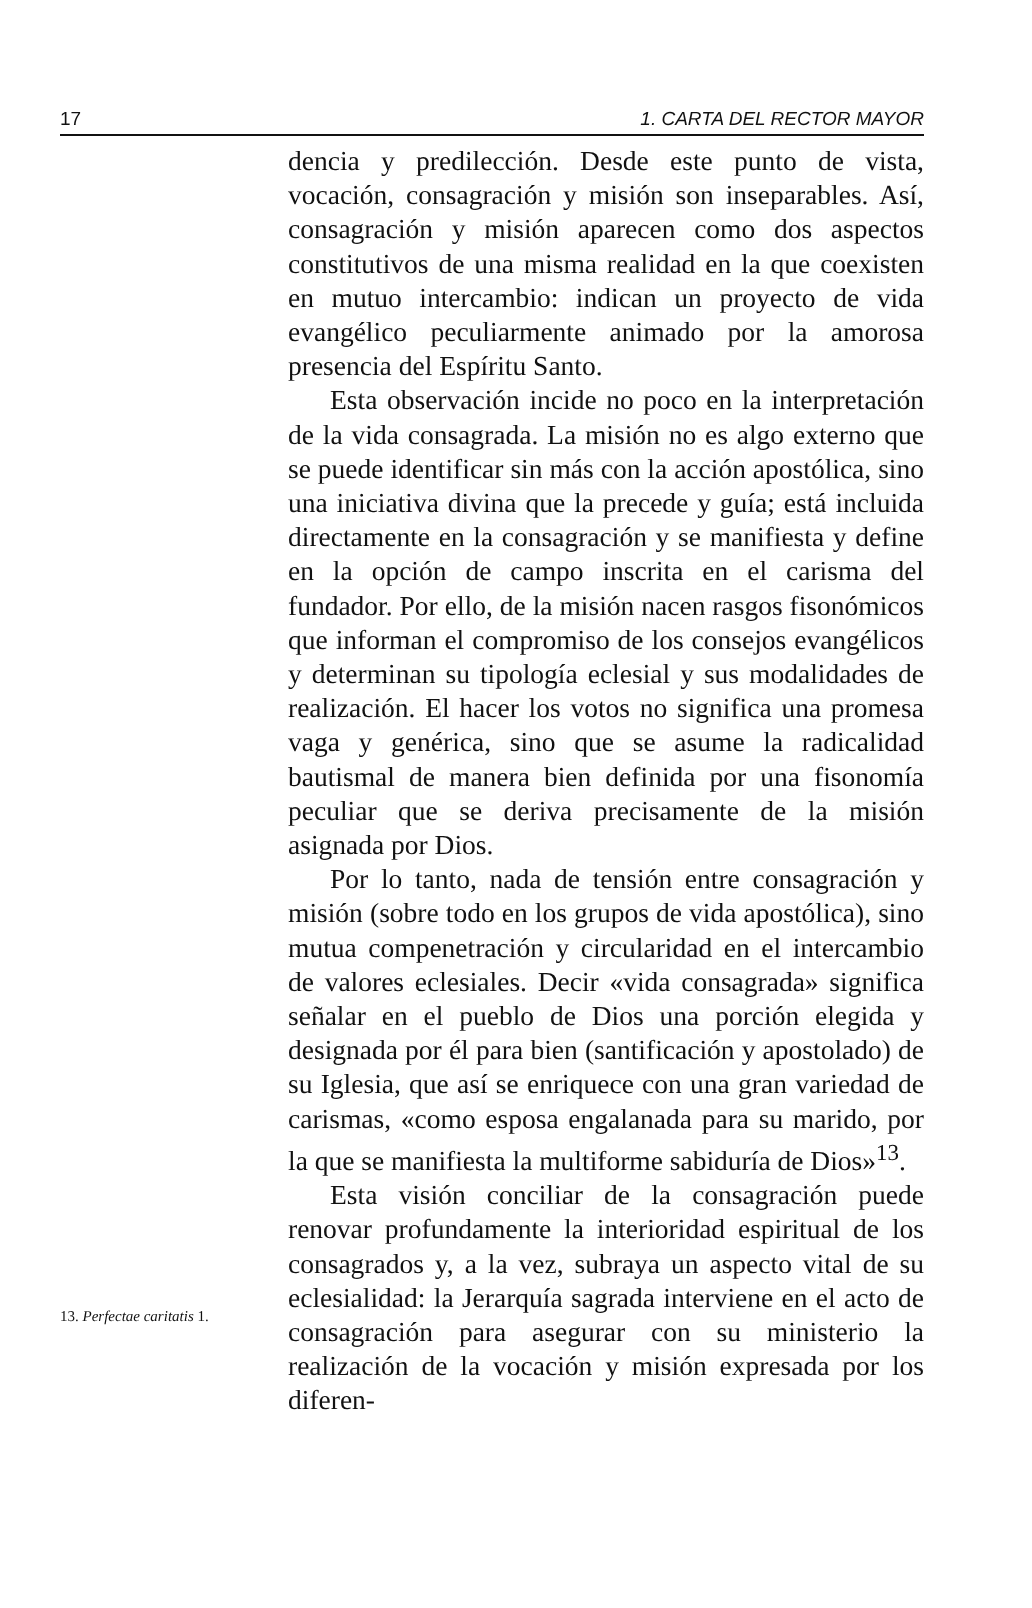17 1. CARTA DEL RECTOR MAYOR
dencia y predilección. Desde este punto de vista, vocación, consagración y misión son inseparables. Así, consagración y misión aparecen como dos aspectos constitutivos de una misma realidad en la que coexisten en mutuo intercambio: indican un proyecto de vida evangélico peculiarmente animado por la amorosa presencia del Espíritu Santo.
Esta observación incide no poco en la interpretación de la vida consagrada. La misión no es algo externo que se puede identificar sin más con la acción apostólica, sino una iniciativa divina que la precede y guía; está incluida directamente en la consagración y se manifiesta y define en la opción de campo inscrita en el carisma del fundador. Por ello, de la misión nacen rasgos fisonómicos que informan el compromiso de los consejos evangélicos y determinan su tipología eclesial y sus modalidades de realización. El hacer los votos no significa una promesa vaga y genérica, sino que se asume la radicalidad bautismal de manera bien definida por una fisonomía peculiar que se deriva precisamente de la misión asignada por Dios.
Por lo tanto, nada de tensión entre consagración y misión (sobre todo en los grupos de vida apostólica), sino mutua compenetración y circularidad en el intercambio de valores eclesiales. Decir «vida consagrada» significa señalar en el pueblo de Dios una porción elegida y designada por él para bien (santificación y apostolado) de su Iglesia, que así se enriquece con una gran variedad de carismas, «como esposa engalanada para su marido, por la que se manifiesta la multiforme sabiduría de Dios»<sup>13</sup>.
Esta visión conciliar de la consagración puede renovar profundamente la interioridad espiritual de los consagrados y, a la vez, subraya un aspecto vital de su eclesialidad: la Jerarquía sagrada interviene en el acto de consagración para asegurar con su ministerio la realización de la vocación y misión expresada por los diferen-
13. Perfectae caritatis 1.